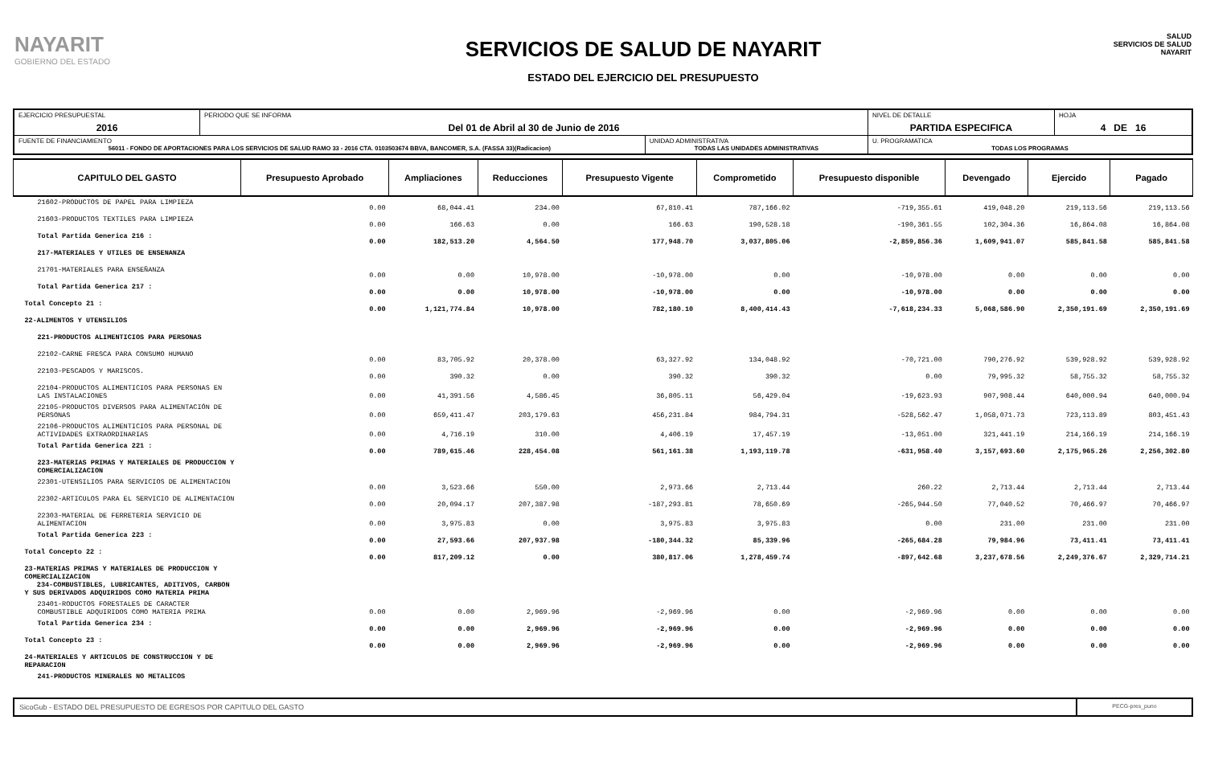NAYARIT
GOBIERNO DEL ESTADO
SERVICIOS DE SALUD DE NAYARIT
ESTADO DEL EJERCICIO DEL PRESUPUESTO
SALUD
SERVICIOS DE SALUD NAYARIT
| EJERCICIO PRESUPUESTAL 2016 | PERIODO QUE SE INFORMA Del 01 de Abril al 30 de Junio de 2016 | | NIVEL DE DETALLE PARTIDA ESPECIFICA | HOJA 4 DE 16 |
| FUENTE DE FINANCIAMIENTO 56011 - FONDO DE APORTACIONES PARA LOS SERVICIOS DE SALUD RAMO 33 - 2016 CTA. 0103503674 BBVA, BANCOMER, S.A. (FASSA 33)(Radicacion) | | UNIDAD ADMINISTRATIVA TODAS LAS UNIDADES ADMINISTRATIVAS | U. PROGRAMATICA TODAS LOS PROGRAMAS | |
| CAPITULO DEL GASTO | Presupuesto Aprobado | Ampliaciones | Reducciones | Presupuesto Vigente | Comprometido | Presupuesto disponible | Devengado | Ejercido | Pagado |
| --- | --- | --- | --- | --- | --- | --- | --- | --- | --- |
| 21602-PRODUCTOS DE PAPEL PARA LIMPIEZA | 0.00 | 68,044.41 | 234.00 | 67,810.41 | 787,166.02 | -719,355.61 | 419,048.20 | 219,113.56 | 219,113.56 |
| 21603-PRODUCTOS TEXTILES PARA LIMPIEZA | 0.00 | 166.63 | 0.00 | 166.63 | 190,528.18 | -190,361.55 | 102,304.36 | 16,864.08 | 16,864.08 |
| Total Partida Generica 216 : | 0.00 | 182,513.20 | 4,564.50 | 177,948.70 | 3,037,805.06 | -2,859,856.36 | 1,609,941.07 | 585,841.58 | 585,841.58 |
| 217-MATERIALES Y UTILES DE ENSENANZA | | | | | | | | | |
| 21701-MATERIALES PARA ENSEÑANZA | 0.00 | 0.00 | 10,978.00 | -10,978.00 | 0.00 | -10,978.00 | 0.00 | 0.00 | 0.00 |
| Total Partida Generica 217 : | 0.00 | 0.00 | 10,978.00 | -10,978.00 | 0.00 | -10,978.00 | 0.00 | 0.00 | 0.00 |
| Total Concepto 21 : | 0.00 | 1,121,774.84 | 10,978.00 | 782,180.10 | 8,400,414.43 | -7,618,234.33 | 5,068,586.90 | 2,350,191.69 | 2,350,191.69 |
| 22-ALIMENTOS Y UTENSILIOS | | | | | | | | | |
| 221-PRODUCTOS ALIMENTICIOS PARA PERSONAS | | | | | | | | | |
| 22102-CARNE FRESCA PARA CONSUMO HUMANO | 0.00 | 83,705.92 | 20,378.00 | 63,327.92 | 134,048.92 | -70,721.00 | 790,276.92 | 539,928.92 | 539,928.92 |
| 22103-PESCADOS Y MARISCOS. | 0.00 | 390.32 | 0.00 | 390.32 | 390.32 | 0.00 | 79,995.32 | 58,755.32 | 58,755.32 |
| 22104-PRODUCTOS ALIMENTICIOS PARA PERSONAS EN LAS INSTALACIONES | 0.00 | 41,391.56 | 4,586.45 | 36,805.11 | 56,429.04 | -19,623.93 | 907,908.44 | 640,000.94 | 640,000.94 |
| 22105-PRODUCTOS DIVERSOS PARA ALIMENTACIÓN DE PERSONAS | 0.00 | 659,411.47 | 203,179.63 | 456,231.84 | 984,794.31 | -528,562.47 | 1,058,071.73 | 723,113.89 | 803,451.43 |
| 22106-PRODUCTOS ALIMENTICIOS PARA PERSONAL DE ACTIVIDADES EXTRAORDINARIAS | 0.00 | 4,716.19 | 310.00 | 4,406.19 | 17,457.19 | -13,051.00 | 321,441.19 | 214,166.19 | 214,166.19 |
| Total Partida Generica 221 : | 0.00 | 789,615.46 | 228,454.08 | 561,161.38 | 1,193,119.78 | -631,958.40 | 3,157,693.60 | 2,175,965.26 | 2,256,302.80 |
| 223-MATERIAS PRIMAS Y MATERIALES DE PRODUCCION Y COMERCIALIZACION | | | | | | | | | |
| 22301-UTENSILIOS PARA SERVICIOS DE ALIMENTACION | 0.00 | 3,523.66 | 550.00 | 2,973.66 | 2,713.44 | 260.22 | 2,713.44 | 2,713.44 | 2,713.44 |
| 22302-ARTICULOS PARA EL SERVICIO DE ALIMENTACION | 0.00 | 20,094.17 | 207,387.98 | -187,293.81 | 78,650.69 | -265,944.50 | 77,040.52 | 70,466.97 | 70,466.97 |
| 22303-MATERIAL DE FERRETERIA SERVICIO DE ALIMENTACION | 0.00 | 3,975.83 | 0.00 | 3,975.83 | 3,975.83 | 0.00 | 231.00 | 231.00 | 231.00 |
| Total Partida Generica 223 : | 0.00 | 27,593.66 | 207,937.98 | -180,344.32 | 85,339.96 | -265,684.28 | 79,984.96 | 73,411.41 | 73,411.41 |
| Total Concepto 22 : | 0.00 | 817,209.12 | 0.00 | 380,817.06 | 1,278,459.74 | -897,642.68 | 3,237,678.56 | 2,249,376.67 | 2,329,714.21 |
| 23-MATERIAS PRIMAS Y MATERIALES DE PRODUCCION Y COMERCIALIZACION 234-COMBUSTIBLES, LUBRICANTES, ADITIVOS, CARBON Y SUS DERIVADOS ADQUIRIDOS COMO MATERIA PRIMA | | | | | | | | | |
| 23401-RODUCTOS FORESTALES DE CARACTER COMBUSTIBLE ADQUIRIDOS COMO MATERIA PRIMA | 0.00 | 0.00 | 2,969.96 | -2,969.96 | 0.00 | -2,969.96 | 0.00 | 0.00 | 0.00 |
| Total Partida Generica 234 : | 0.00 | 0.00 | 2,969.96 | -2,969.96 | 0.00 | -2,969.96 | 0.00 | 0.00 | 0.00 |
| Total Concepto 23 : | 0.00 | 0.00 | 2,969.96 | -2,969.96 | 0.00 | -2,969.96 | 0.00 | 0.00 | 0.00 |
| 24-MATERIALES Y ARTICULOS DE CONSTRUCCION Y DE REPARACION | | | | | | | | | |
| 241-PRODUCTOS MINERALES NO METALICOS | | | | | | | | | |
SicoGub - ESTADO DEL PRESUPUESTO DE EGRESOS POR CAPITULO DEL GASTO
PECG-pres_puno